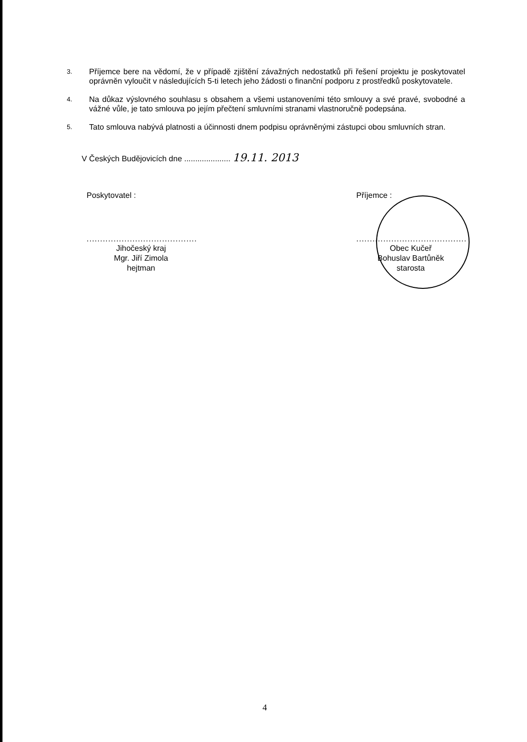3.
Příjemce bere na vědomí, že v případě zjištění závažných nedostatků při řešení projektu je poskytovatel oprávněn vyloučit v následujících 5-ti letech jeho žádosti o finanční podporu z prostředků poskytovatele.
4.
Na důkaz výslovného souhlasu s obsahem a všemi ustanoveními této smlouvy a své pravé, svobodné a vážné vůle, je tato smlouva po jejím přečtení smluvními stranami vlastnoručně podepsána.
5.
Tato smlouva nabývá platnosti a účinnosti dnem podpisu oprávněnými zástupci obou smluvních stran.
V Českých Budějovicích dne ..................... 19.11. 2013
Poskytovatel :
.........................................
Jihočeský kraj
Mgr. Jiří Zimola
hejtman
Příjemce :
.........................................
Obec Kučeř
Bohuslav Bartůněk
starosta
4